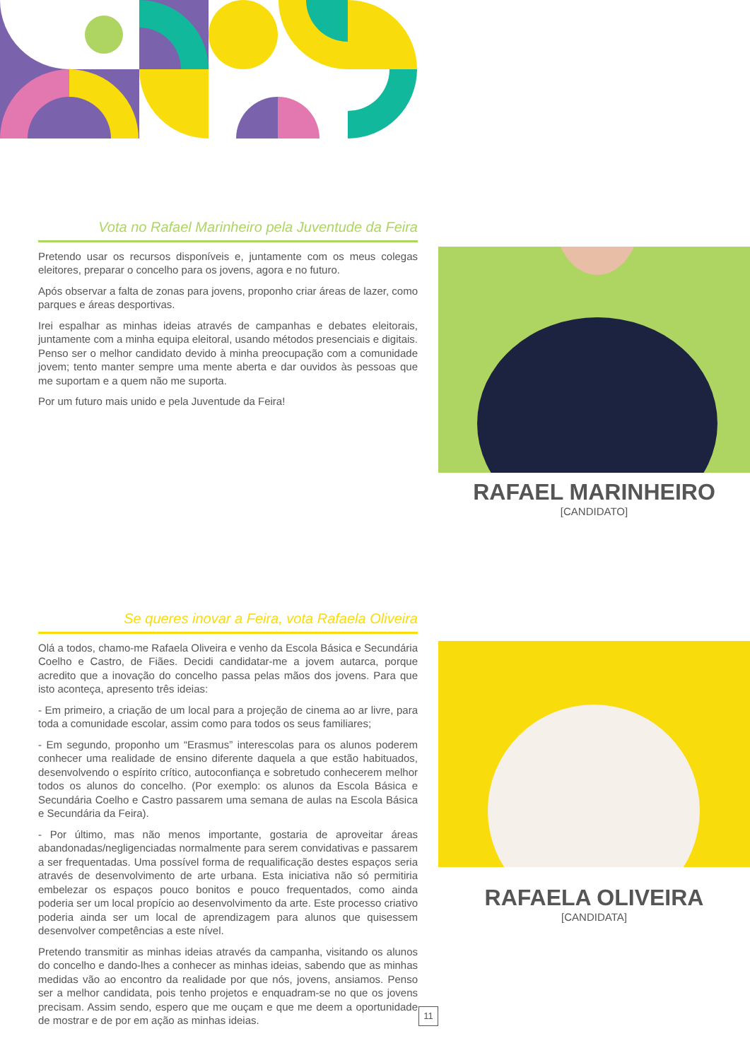Vota no Rafael Marinheiro pela Juventude da Feira
Pretendo usar os recursos disponíveis e, juntamente com os meus colegas eleitores, preparar o concelho para os jovens, agora e no futuro.
Após observar a falta de zonas para jovens, proponho criar áreas de lazer, como parques e áreas desportivas.
Irei espalhar as minhas ideias através de campanhas e debates eleitorais, juntamente com a minha equipa eleitoral, usando métodos presenciais e digitais. Penso ser o melhor candidato devido à minha preocupação com a comunidade jovem; tento manter sempre uma mente aberta e dar ouvidos às pessoas que me suportam e a quem não me suporta.
Por um futuro mais unido e pela Juventude da Feira!
RAFAEL MARINHEIRO
[CANDIDATO]
Se queres inovar a Feira, vota Rafaela Oliveira
Olá a todos, chamo-me Rafaela Oliveira e venho da Escola Básica e Secundária Coelho e Castro, de Fiães. Decidi candidatar-me a jovem autarca, porque acredito que a inovação do concelho passa pelas mãos dos jovens. Para que isto aconteça, apresento três ideias:
- Em primeiro, a criação de um local para a projeção de cinema ao ar livre, para toda a comunidade escolar, assim como para todos os seus familiares;
- Em segundo, proponho um “Erasmus” interescolas para os alunos poderem conhecer uma realidade de ensino diferente daquela a que estão habituados, desenvolvendo o espírito crítico, autoconfiança e sobretudo conhecerem melhor todos os alunos do concelho. (Por exemplo: os alunos da Escola Básica e Secundária Coelho e Castro passarem uma semana de aulas na Escola Básica e Secundária da Feira).
- Por último, mas não menos importante, gostaria de aproveitar áreas abandonadas/negligenciadas normalmente para serem convidativas e passarem a ser frequentadas. Uma possível forma de requalificação destes espaços seria através de desenvolvimento de arte urbana. Esta iniciativa não só permitiria embelezar os espaços pouco bonitos e pouco frequentados, como ainda poderia ser um local propício ao desenvolvimento da arte. Este processo criativo poderia ainda ser um local de aprendizagem para alunos que quisessem desenvolver competências a este nível.
Pretendo transmitir as minhas ideias através da campanha, visitando os alunos do concelho e dando-lhes a conhecer as minhas ideias, sabendo que as minhas medidas vão ao encontro da realidade por que nós, jovens, ansiamos. Penso ser a melhor candidata, pois tenho projetos e enquadram-se no que os jovens precisam. Assim sendo, espero que me ouçam e que me deem a oportunidade de mostrar e de por em ação as minhas ideias.
RAFAELA OLIVEIRA
[CANDIDATA]
11